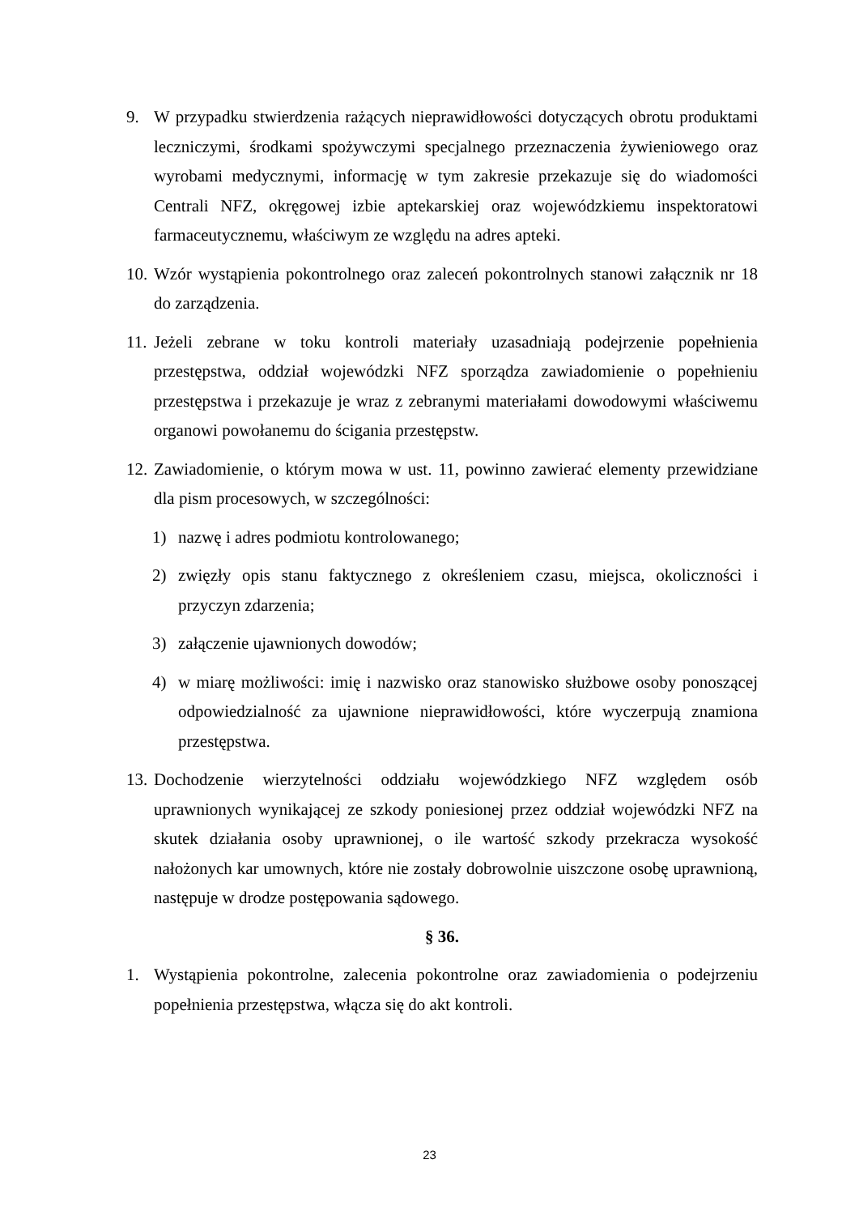9. W przypadku stwierdzenia rażących nieprawidłowości dotyczących obrotu produktami leczniczymi, środkami spożywczymi specjalnego przeznaczenia żywieniowego oraz wyrobami medycznymi, informację w tym zakresie przekazuje się do wiadomości Centrali NFZ, okręgowej izbie aptekarskiej oraz wojewódzkiemu inspektoratowi farmaceutycznemu, właściwym ze względu na adres apteki.
10. Wzór wystąpienia pokontrolnego oraz zaleceń pokontrolnych stanowi załącznik nr 18 do zarządzenia.
11. Jeżeli zebrane w toku kontroli materiały uzasadniają podejrzenie popełnienia przestępstwa, oddział wojewódzki NFZ sporządza zawiadomienie o popełnieniu przestępstwa i przekazuje je wraz z zebranymi materiałami dowodowymi właściwemu organowi powołanemu do ścigania przestępstw.
12. Zawiadomienie, o którym mowa w ust. 11, powinno zawierać elementy przewidziane dla pism procesowych, w szczególności:
1) nazwę i adres podmiotu kontrolowanego;
2) zwięzły opis stanu faktycznego z określeniem czasu, miejsca, okoliczności i przyczyn zdarzenia;
3) załączenie ujawnionych dowodów;
4) w miarę możliwości: imię i nazwisko oraz stanowisko służbowe osoby ponoszącej odpowiedzialność za ujawnione nieprawidłowości, które wyczerpują znamiona przestępstwa.
13. Dochodzenie wierzytelności oddziału wojewódzkiego NFZ względem osób uprawnionych wynikającej ze szkody poniesionej przez oddział wojewódzki NFZ na skutek działania osoby uprawnionej, o ile wartość szkody przekracza wysokość nałożonych kar umownych, które nie zostały dobrowolnie uiszczone osobę uprawnioną, następuje w drodze postępowania sądowego.
§ 36.
1. Wystąpienia pokontrolne, zalecenia pokontrolne oraz zawiadomienia o podejrzeniu popełnienia przestępstwa, włącza się do akt kontroli.
23